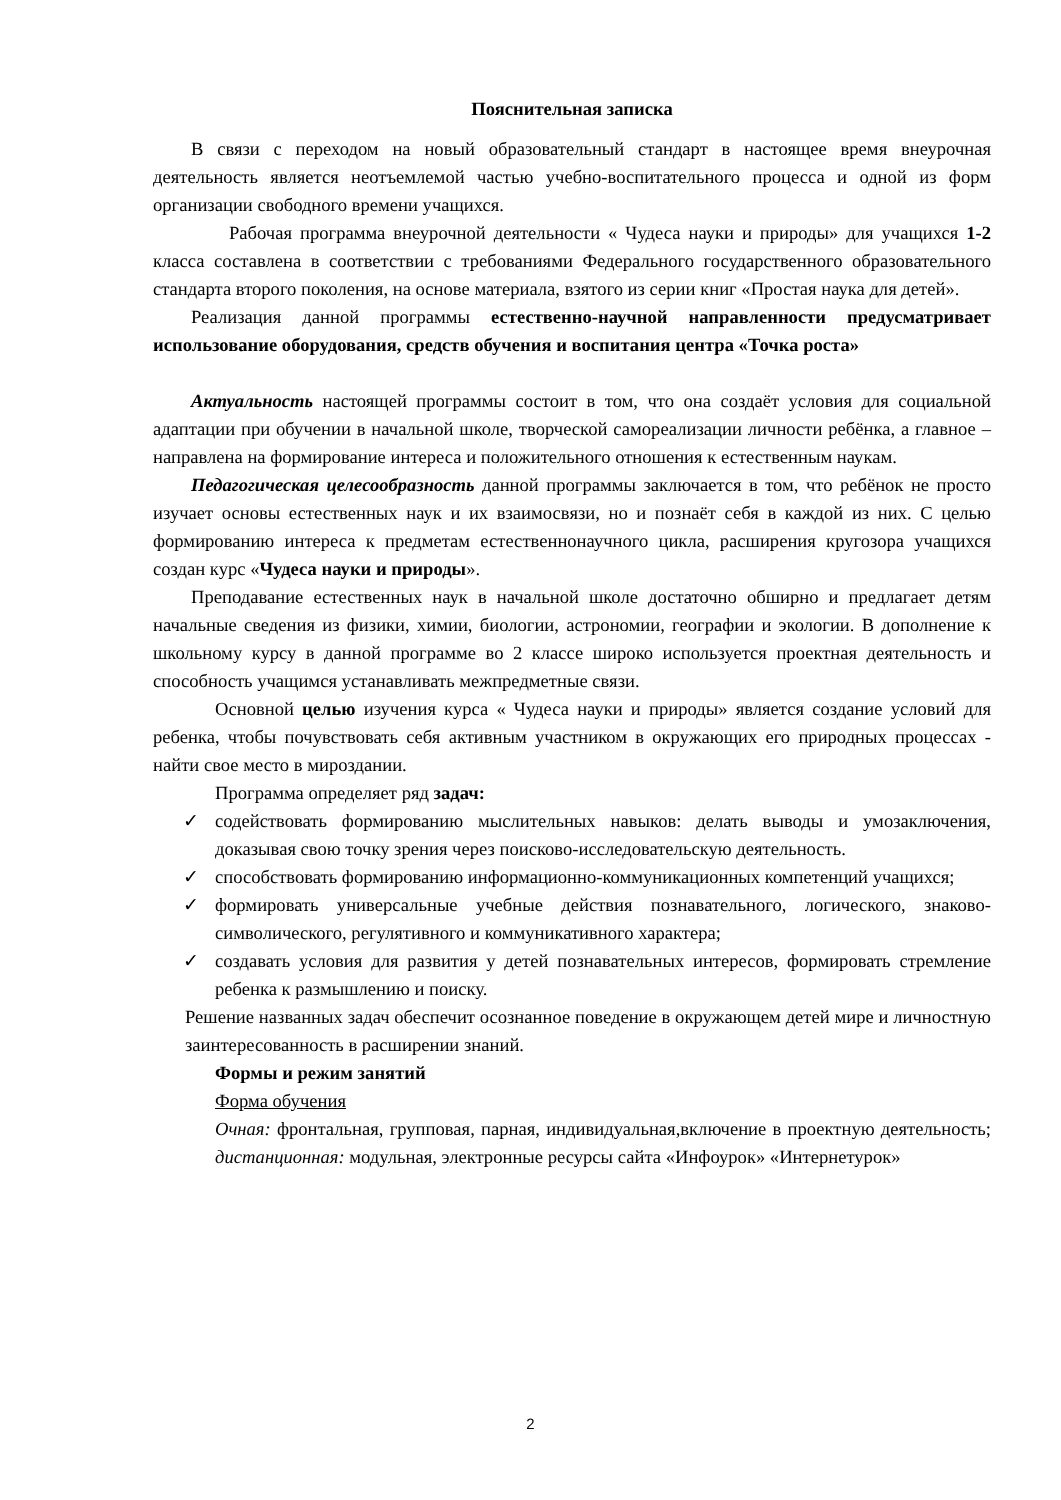Пояснительная записка
В связи с переходом на новый образовательный стандарт в настоящее время внеурочная деятельность является неотъемлемой частью учебно-воспитательного процесса и одной из форм организации свободного времени учащихся.
Рабочая программа внеурочной деятельности « Чудеса науки и природы» для учащихся 1-2 класса составлена в соответствии с требованиями Федерального государственного образовательного стандарта второго поколения, на основе материала, взятого из серии книг «Простая наука для детей».
Реализация данной программы естественно-научной направленности предусматривает использование оборудования, средств обучения и воспитания центра «Точка роста»
Актуальность настоящей программы состоит в том, что она создаёт условия для социальной адаптации при обучении в начальной школе, творческой самореализации личности ребёнка, а главное – направлена на формирование интереса и положительного отношения к естественным наукам.
Педагогическая целесообразность данной программы заключается в том, что ребёнок не просто изучает основы естественных наук и их взаимосвязи, но и познаёт себя в каждой из них. С целью формированию интереса к предметам естественнонаучного цикла, расширения кругозора учащихся создан курс «Чудеса науки и природы».
Преподавание естественных наук в начальной школе достаточно обширно и предлагает детям начальные сведения из физики, химии, биологии, астрономии, географии и экологии. В дополнение к школьному курсу в данной программе во 2 классе широко используется проектная деятельность и способность учащимся устанавливать межпредметные связи.
Основной целью изучения курса « Чудеса науки и природы» является создание условий для ребенка, чтобы почувствовать себя активным участником в окружающих его природных процессах - найти свое место в мироздании.
Программа определяет ряд задач:
✓ содействовать формированию мыслительных навыков: делать выводы и умозаключения, доказывая свою точку зрения через поисково-исследовательскую деятельность.
✓ способствовать формированию информационно-коммуникационных компетенций учащихся;
✓ формировать универсальные учебные действия познавательного, логического, знаково-символического, регулятивного и коммуникативного характера;
✓ создавать условия для развития у детей познавательных интересов, формировать стремление ребенка к размышлению и поиску.
Решение названных задач обеспечит осознанное поведение в окружающем детей мире и личностную заинтересованность в расширении знаний.
Формы и режим занятий
Форма обучения
Очная: фронтальная, групповая, парная, индивидуальная,включение в проектную деятельность; дистанционная: модульная, электронные ресурсы сайта «Инфоурок» «Интернетурок»
2